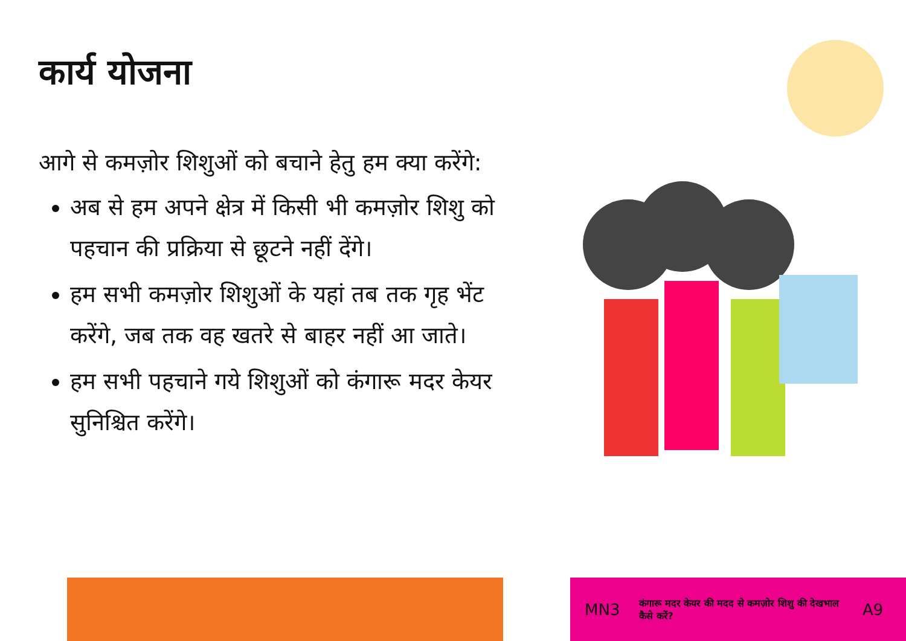कार्य योजना
आगे से कमज़ोर शिशुओं को बचाने हेतु हम क्या करेंगे:
अब से हम अपने क्षेत्र में किसी भी कमज़ोर शिशु को पहचान की प्रक्रिया से छूटने नहीं देंगे।
हम सभी कमज़ोर शिशुओं के यहां तब तक गृह भेंट करेंगे, जब तक वह खतरे से बाहर नहीं आ जाते।
हम सभी पहचाने गये शिशुओं को कंगारू मदर केयर सुनिश्चित करेंगे।
MN3 कंगारू मदर केयर की मदद से कमज़ोर शिशु की देखभाल कैसे करें? A9